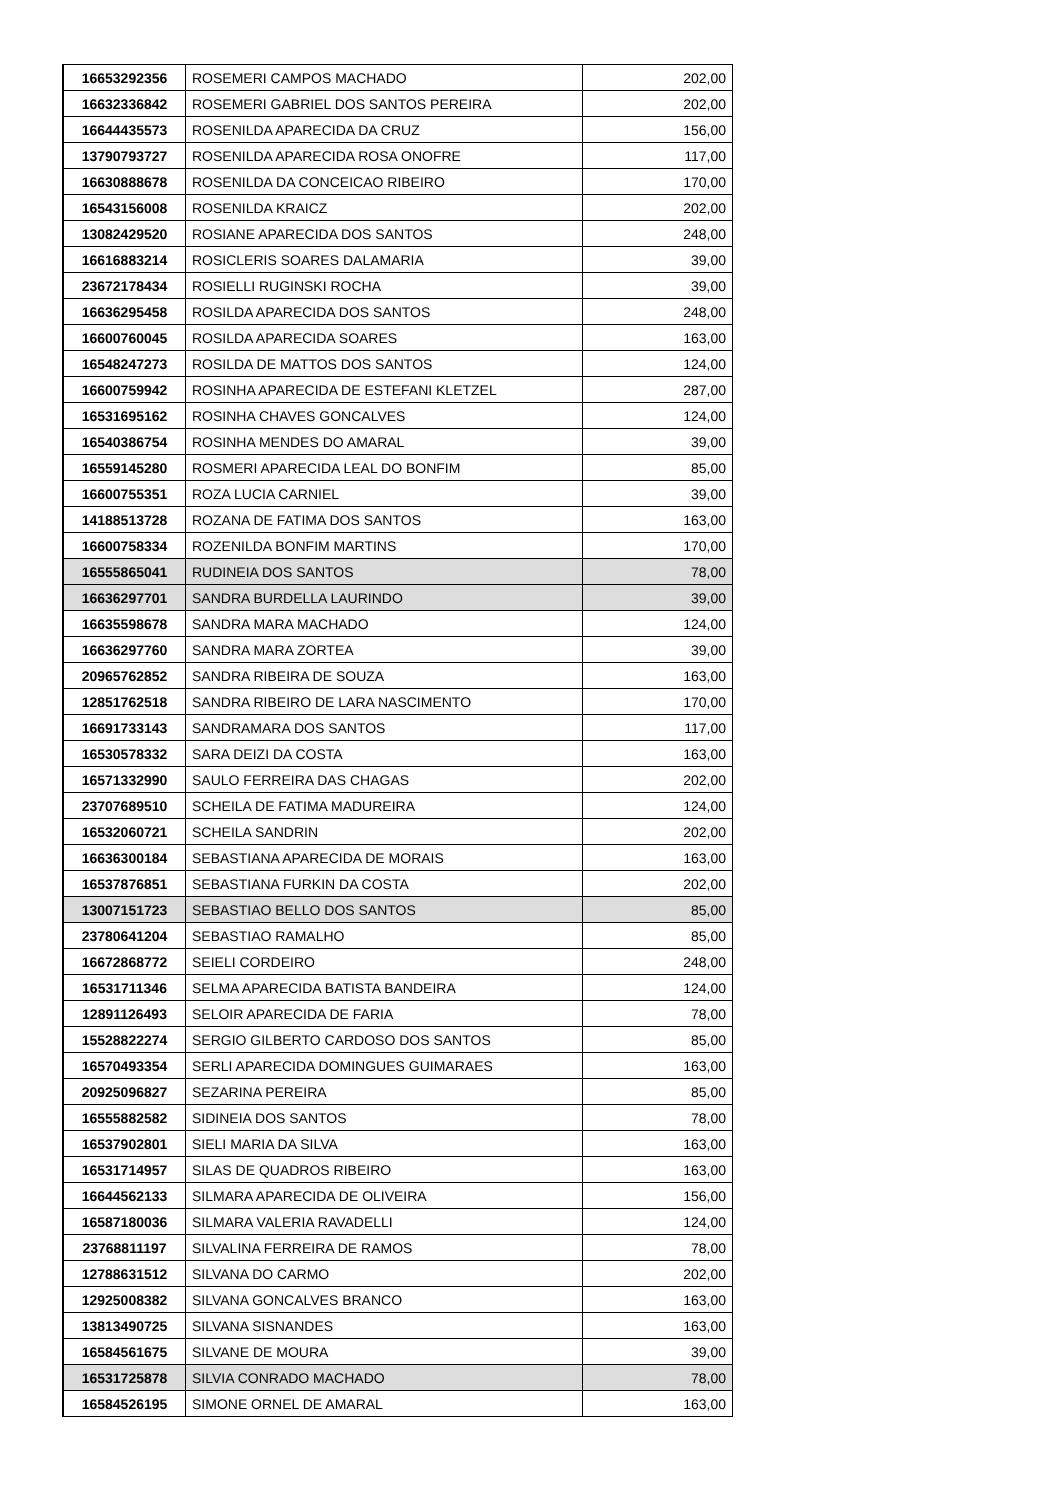| 16653292356 | ROSEMERI CAMPOS MACHADO | 202,00 |
| 16632336842 | ROSEMERI GABRIEL DOS SANTOS PEREIRA | 202,00 |
| 16644435573 | ROSENILDA APARECIDA DA CRUZ | 156,00 |
| 13790793727 | ROSENILDA APARECIDA ROSA ONOFRE | 117,00 |
| 16630888678 | ROSENILDA DA CONCEICAO RIBEIRO | 170,00 |
| 16543156008 | ROSENILDA KRAICZ | 202,00 |
| 13082429520 | ROSIANE APARECIDA DOS SANTOS | 248,00 |
| 16616883214 | ROSICLERIS SOARES DALAMARIA | 39,00 |
| 23672178434 | ROSIELLI RUGINSKI ROCHA | 39,00 |
| 16636295458 | ROSILDA APARECIDA DOS SANTOS | 248,00 |
| 16600760045 | ROSILDA APARECIDA SOARES | 163,00 |
| 16548247273 | ROSILDA DE MATTOS DOS SANTOS | 124,00 |
| 16600759942 | ROSINHA APARECIDA DE ESTEFANI KLETZEL | 287,00 |
| 16531695162 | ROSINHA CHAVES GONCALVES | 124,00 |
| 16540386754 | ROSINHA MENDES DO AMARAL | 39,00 |
| 16559145280 | ROSMERI APARECIDA LEAL DO BONFIM | 85,00 |
| 16600755351 | ROZA LUCIA CARNIEL | 39,00 |
| 14188513728 | ROZANA DE FATIMA DOS SANTOS | 163,00 |
| 16600758334 | ROZENILDA BONFIM MARTINS | 170,00 |
| 16555865041 | RUDINEIA DOS SANTOS | 78,00 |
| 16636297701 | SANDRA BURDELLA LAURINDO | 39,00 |
| 16635598678 | SANDRA MARA MACHADO | 124,00 |
| 16636297760 | SANDRA MARA ZORTEA | 39,00 |
| 20965762852 | SANDRA RIBEIRA DE SOUZA | 163,00 |
| 12851762518 | SANDRA RIBEIRO DE LARA NASCIMENTO | 170,00 |
| 16691733143 | SANDRAMARA DOS SANTOS | 117,00 |
| 16530578332 | SARA DEIZI DA COSTA | 163,00 |
| 16571332990 | SAULO FERREIRA DAS CHAGAS | 202,00 |
| 23707689510 | SCHEILA DE FATIMA MADUREIRA | 124,00 |
| 16532060721 | SCHEILA SANDRIN | 202,00 |
| 16636300184 | SEBASTIANA APARECIDA DE MORAIS | 163,00 |
| 16537876851 | SEBASTIANA FURKIN DA COSTA | 202,00 |
| 13007151723 | SEBASTIAO BELLO DOS SANTOS | 85,00 |
| 23780641204 | SEBASTIAO RAMALHO | 85,00 |
| 16672868772 | SEIELI CORDEIRO | 248,00 |
| 16531711346 | SELMA APARECIDA BATISTA BANDEIRA | 124,00 |
| 12891126493 | SELOIR APARECIDA DE FARIA | 78,00 |
| 15528822274 | SERGIO GILBERTO CARDOSO DOS SANTOS | 85,00 |
| 16570493354 | SERLI APARECIDA DOMINGUES GUIMARAES | 163,00 |
| 20925096827 | SEZARINA PEREIRA | 85,00 |
| 16555882582 | SIDINEIA DOS SANTOS | 78,00 |
| 16537902801 | SIELI MARIA DA SILVA | 163,00 |
| 16531714957 | SILAS DE QUADROS RIBEIRO | 163,00 |
| 16644562133 | SILMARA APARECIDA DE OLIVEIRA | 156,00 |
| 16587180036 | SILMARA VALERIA RAVADELLI | 124,00 |
| 23768811197 | SILVALINA FERREIRA DE RAMOS | 78,00 |
| 12788631512 | SILVANA DO CARMO | 202,00 |
| 12925008382 | SILVANA GONCALVES BRANCO | 163,00 |
| 13813490725 | SILVANA SISNANDES | 163,00 |
| 16584561675 | SILVANE DE MOURA | 39,00 |
| 16531725878 | SILVIA CONRADO MACHADO | 78,00 |
| 16584526195 | SIMONE ORNEL DE AMARAL | 163,00 |